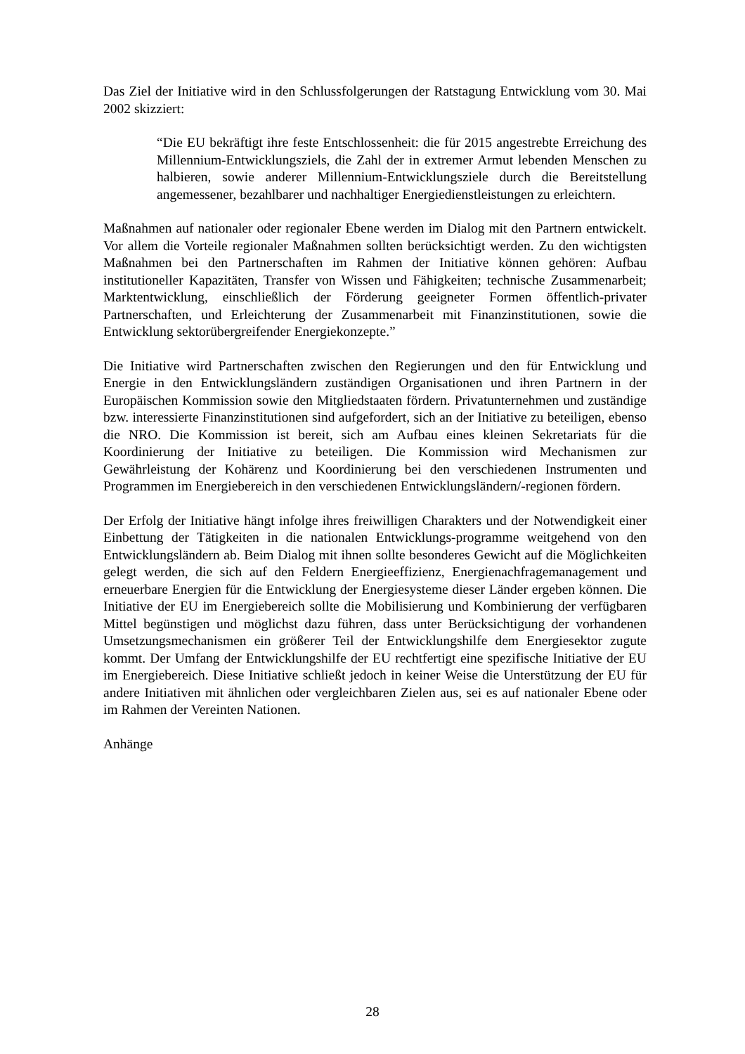Das Ziel der Initiative wird in den Schlussfolgerungen der Ratstagung Entwicklung vom 30. Mai 2002 skizziert:
“Die EU bekräftigt ihre feste Entschlossenheit: die für 2015 angestrebte Erreichung des Millennium-Entwicklungsziels, die Zahl der in extremer Armut lebenden Menschen zu halbieren, sowie anderer Millennium-Entwicklungsziele durch die Bereitstellung angemessener, bezahlbarer und nachhaltiger Energiedienstleistungen zu erleichtern.
Maßnahmen auf nationaler oder regionaler Ebene werden im Dialog mit den Partnern entwickelt. Vor allem die Vorteile regionaler Maßnahmen sollten berücksichtigt werden. Zu den wichtigsten Maßnahmen bei den Partnerschaften im Rahmen der Initiative können gehören: Aufbau institutioneller Kapazitäten, Transfer von Wissen und Fähigkeiten; technische Zusammenarbeit; Marktentwicklung, einschließlich der Förderung geeigneter Formen öffentlich-privater Partnerschaften, und Erleichterung der Zusammenarbeit mit Finanzinstitutionen, sowie die Entwicklung sektorübergreifender Energiekonzepte.”
Die Initiative wird Partnerschaften zwischen den Regierungen und den für Entwicklung und Energie in den Entwicklungsländern zuständigen Organisationen und ihren Partnern in der Europäischen Kommission sowie den Mitgliedstaaten fördern. Privatunternehmen und zuständige bzw. interessierte Finanzinstitutionen sind aufgefordert, sich an der Initiative zu beteiligen, ebenso die NRO. Die Kommission ist bereit, sich am Aufbau eines kleinen Sekretariats für die Koordinierung der Initiative zu beteiligen. Die Kommission wird Mechanismen zur Gewährleistung der Kohärenz und Koordinierung bei den verschiedenen Instrumenten und Programmen im Energiebereich in den verschiedenen Entwicklungsländern/-regionen fördern.
Der Erfolg der Initiative hängt infolge ihres freiwilligen Charakters und der Notwendigkeit einer Einbettung der Tätigkeiten in die nationalen Entwicklungs-programme weitgehend von den Entwicklungsländern ab. Beim Dialog mit ihnen sollte besonderes Gewicht auf die Möglichkeiten gelegt werden, die sich auf den Feldern Energieeffizienz, Energienachfragemanagement und erneuerbare Energien für die Entwicklung der Energiesysteme dieser Länder ergeben können. Die Initiative der EU im Energiebereich sollte die Mobilisierung und Kombinierung der verfügbaren Mittel begünstigen und möglichst dazu führen, dass unter Berücksichtigung der vorhandenen Umsetzungsmechanismen ein größerer Teil der Entwicklungshilfe dem Energiesektor zugute kommt. Der Umfang der Entwicklungshilfe der EU rechtfertigt eine spezifische Initiative der EU im Energiebereich. Diese Initiative schließt jedoch in keiner Weise die Unterstützung der EU für andere Initiativen mit ähnlichen oder vergleichbaren Zielen aus, sei es auf nationaler Ebene oder im Rahmen der Vereinten Nationen.
Anhänge
28